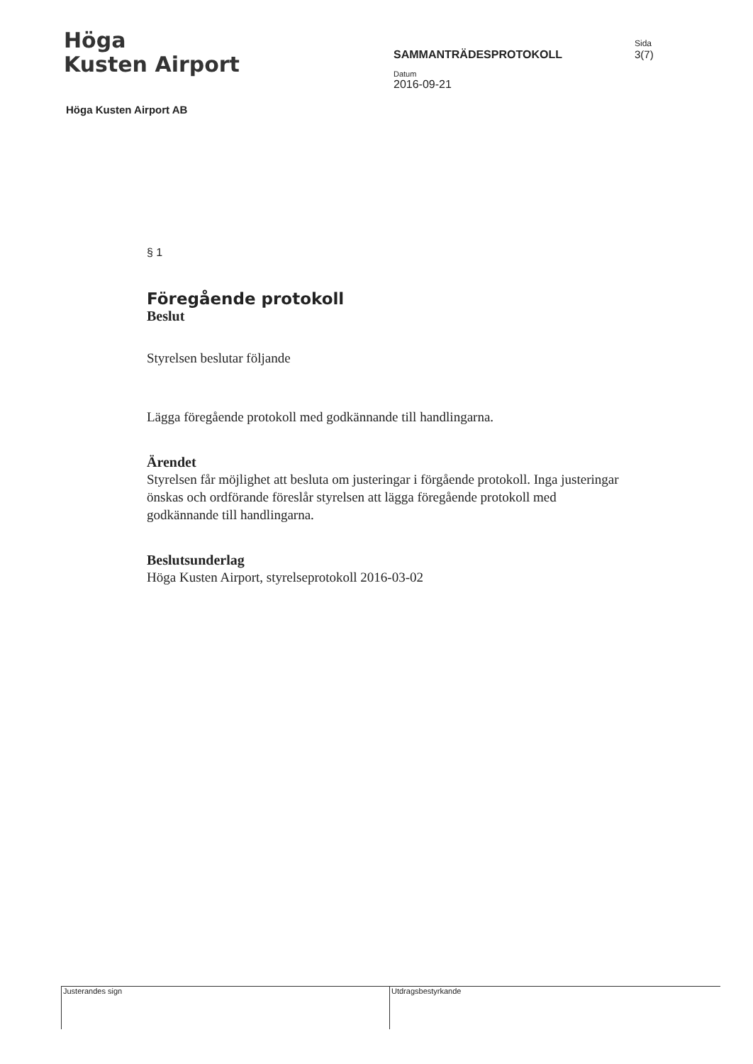Höga
Kusten Airport
SAMMANTRÄDESPROTOKOLL
Datum
2016-09-21
Sida
3(7)
Höga Kusten Airport AB
§ 1
Föregående protokoll
Beslut
Styrelsen beslutar följande
Lägga föregående protokoll med godkännande till handlingarna.
Ärendet
Styrelsen får möjlighet att besluta om justeringar i förgående protokoll. Inga justeringar önskas och ordförande föreslår styrelsen att lägga föregående protokoll med godkännande till handlingarna.
Beslutsunderlag
Höga Kusten Airport, styrelseprotokoll 2016-03-02
Justerandes sign Utdragsbestyrkande